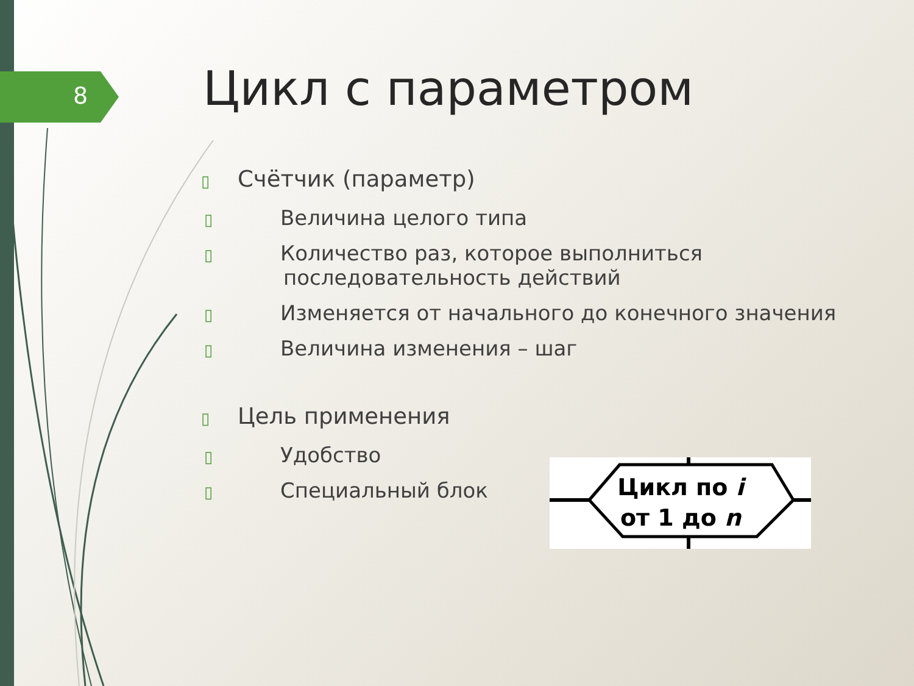8 Цикл с параметром
▯ Счётчик (параметр)
▯ Величина целого типа
▯ Количество раз, которое выполниться последовательность действий
▯ Изменяется от начального до конечного значения
▯ Величина изменения – шаг
▯ Цель применения
▯ Удобство
▯ Специальный блок
Цикл по i
от 1 до n